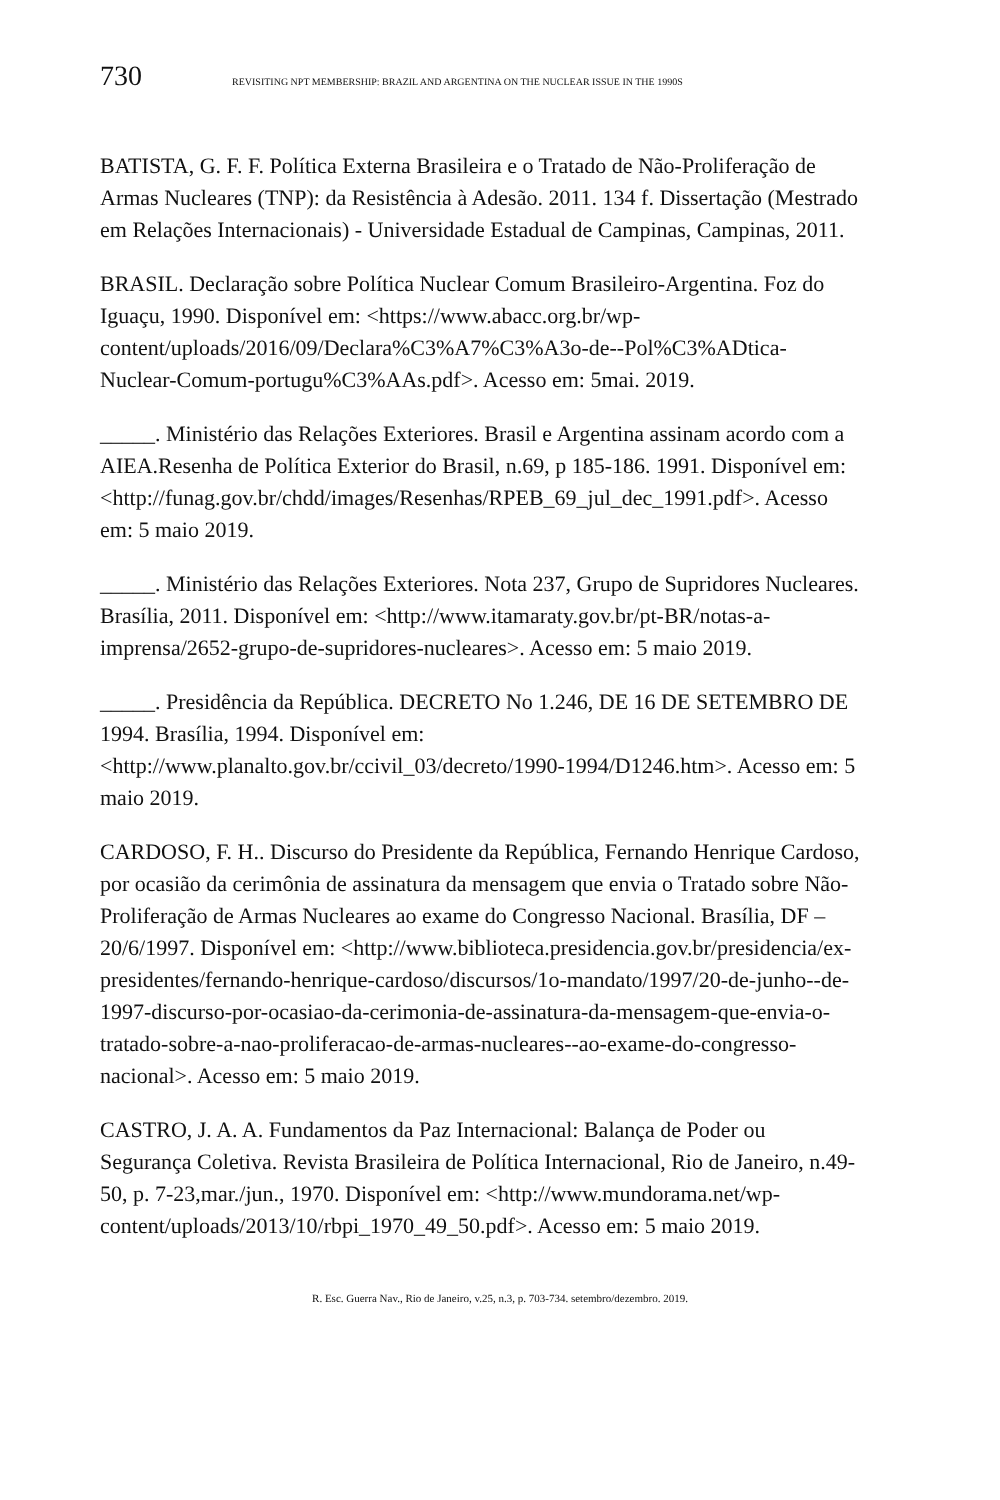730 REVISITING NPT MEMBERSHIP: BRAZIL AND ARGENTINA ON THE NUCLEAR ISSUE IN THE 1990S
BATISTA, G. F. F. Política Externa Brasileira e o Tratado de Não-Proliferação de Armas Nucleares (TNP): da Resistência à Adesão. 2011. 134 f. Dissertação (Mestrado em Relações Internacionais) - Universidade Estadual de Campinas, Campinas, 2011.
BRASIL. Declaração sobre Política Nuclear Comum Brasileiro-Argentina. Foz do Iguaçu, 1990. Disponível em: <https://www.abacc.org.br/wp-content/uploads/2016/09/Declara%C3%A7%C3%A3o-de--Pol%C3%ADtica-Nuclear-Comum-portugu%C3%AAs.pdf>. Acesso em: 5mai. 2019.
_____. Ministério das Relações Exteriores. Brasil e Argentina assinam acordo com a AIEA.Resenha de Política Exterior do Brasil, n.69, p 185-186. 1991. Disponível em: <http://funag.gov.br/chdd/images/Resenhas/RPEB_69_jul_dec_1991.pdf>. Acesso em: 5 maio 2019.
_____. Ministério das Relações Exteriores. Nota 237, Grupo de Supridores Nucleares. Brasília, 2011. Disponível em: <http://www.itamaraty.gov.br/pt-BR/notas-a-imprensa/2652-grupo-de-supridores-nucleares>. Acesso em: 5 maio 2019.
_____. Presidência da República. DECRETO No 1.246, DE 16 DE SETEMBRO DE 1994. Brasília, 1994. Disponível em:<http://www.planalto.gov.br/ccivil_03/decreto/1990-1994/D1246.htm>. Acesso em: 5 maio 2019.
CARDOSO, F. H.. Discurso do Presidente da República, Fernando Henrique Cardoso, por ocasião da cerimônia de assinatura da mensagem que envia o Tratado sobre Não-Proliferação de Armas Nucleares ao exame do Congresso Nacional. Brasília, DF – 20/6/1997. Disponível em: <http://www.biblioteca.presidencia.gov.br/presidencia/ex-presidentes/fernando-henrique-cardoso/discursos/1o-mandato/1997/20-de-junho--de-1997-discurso-por-ocasiao-da-cerimonia-de-assinatura-da-mensagem-que-envia-o-tratado-sobre-a-nao-proliferacao-de-armas-nucleares--ao-exame-do-congresso-nacional>. Acesso em: 5 maio 2019.
CASTRO, J. A. A. Fundamentos da Paz Internacional: Balança de Poder ou Segurança Coletiva. Revista Brasileira de Política Internacional, Rio de Janeiro, n.49-50, p. 7-23,mar./jun., 1970. Disponível em: <http://www.mundorama.net/wp-content/uploads/2013/10/rbpi_1970_49_50.pdf>. Acesso em: 5 maio 2019.
R. Esc. Guerra Nav., Rio de Janeiro, v.25, n.3, p. 703-734. setembro/dezembro. 2019.